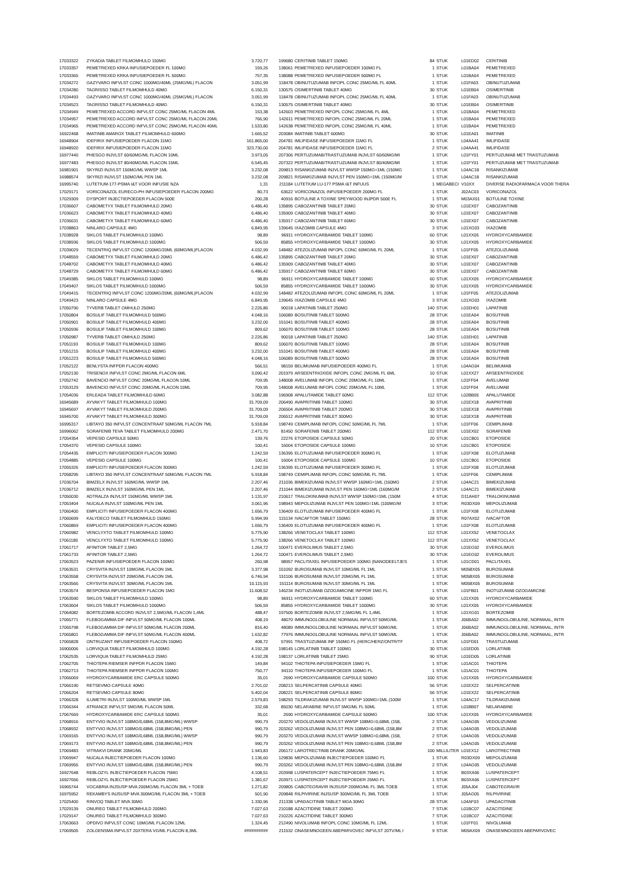| 17033322 | ZYKADIA TABLET FILMOMHULD 150MG | 3.720,77 | 199680 | CERITINIB TABLET 150MG | 84 | STUK | L01ED02 | CERITINIB |
| 17033357 | PEMETREXED KRKA INFUSIEPOEDER FL 100MG | 159,26 | 138061 | PEMETREXED INFUSIEPOEDER 100MG FL | 1 | STUK | L01BA04 | PEMETREXED |
| 17033365 | PEMETREXED KRKA INFUSIEPOEDER FL 500MG | 757,35 | 138088 | PEMETREXED INFUSIEPOEDER 500MG FL | 1 | STUK | L01BA04 | PEMETREXED |
| 17034272 | GAZYVARO INFVLST CONC 1000MG/40ML (25MG/ML) FLACON | 3.051,99 | 118478 | OBINUTUZUMAB INFOPL CONC 25MG/ML FL 40ML | 1 | STUK | L01FA03 | OBINUTUZUMAB |
| 17034280 | TAGRISSO TABLET FILMOMHULD 40MG | 6.150,31 | 130575 | OSIMERTINIB TABLET 40MG | 30 | STUK | L01EB04 | OSIMERTINIB |
| 17034493 | GAZYVARO INFVLST CONC 1000MG/40ML (25MG/ML) FLACON | 3.051,99 | 118478 | OBINUTUZUMAB INFOPL CONC 25MG/ML FL 40ML | 1 | STUK | L01FA03 | OBINUTUZUMAB |
| 17034523 | TAGRISSO TABLET FILMOMHULD 40MG | 6.150,31 | 130575 | OSIMERTINIB TABLET 40MG | 30 | STUK | L01EB04 | OSIMERTINIB |
| 17034949 | PEMETREXED ACCORD INFVLST CONC 25MG/ML FLACON 4ML | 153,38 | 142603 | PEMETREXED INFOPL CONC 25MG/ML FL 4ML | 1 | STUK | L01BA04 | PEMETREXED |
| 17034957 | PEMETREXED ACCORD INFVLST CONC 25MG/ML FLACON 20ML | 766,90 | 142611 | PEMETREXED INFOPL CONC 25MG/ML FL 20ML | 1 | STUK | L01BA04 | PEMETREXED |
| 17034965 | PEMETREXED ACCORD INFVLST CONC 25MG/ML FLACON 40ML | 1.533,80 | 142638 | PEMETREXED INFOPL CONC 25MG/ML FL 40ML | 1 | STUK | L01BA04 | PEMETREXED |
| 16922468 | IMATINIB AMAROX TABLET FILMOMHULD 600MG | 1.665,52 | 203084 | IMATINIB TABLET 600MG | 30 | STUK | L01EA01 | IMATINIB |
| 16948904 | IDEFIRIX INFUSIEPOEDER FLACON 11MG | 161.865,00 | 204781 | IMLIFIDASE INFUSIEPOEDER 11MG FL | 1 | STUK | L04AA41 | IMLIFIDASE |
| 16948920 | IDEFIRIX INFUSIEPOEDER FLACON 11MG | 323.730,00 | 204781 | IMLIFIDASE INFUSIEPOEDER 11MG FL | 2 | STUK | L04AA41 | IMLIFIDASE |
| 16977440 | PHESGO INJVLST 60/60MG/ML FLACON 10ML | 3.973,05 | 207306 | PERTUZUMAB/TRASTUZUMAB INJVLST 60/60MG/MI | 1 | STUK | L01FY01 | PERTUZUMAB MET TRASTUZUMAB |
| 16977483 | PHESGO INJVLST 80/40MG/ML FLACON 15ML | 6.545,45 | 207322 | PERTUZUMAB/TRASTUZUMAB INJVLST 80/40MG/MI | 1 | STUK | L01FY01 | PERTUZUMAB MET TRASTUZUMAB |
| 16981901 | SKYRIZI INJVLST 150MG/ML WWSP 1ML | 3.232,08 | 209813 | RISANKIZUMAB INJVLST WWSP 150MG=1ML (150MG | 1 | STUK | L04AC18 | RISANKIZUMAB |
| 16988574 | SKYRIZI INJVLST 150MG/ML PEN 1ML | 3.232,08 | 209821 | RISANKIZUMAB INJVLST PEN 150MG=1ML (150MG/M | 1 | STUK | L04AC18 | RISANKIZUMAB |
| 16995740 | LUTETIUM-177-PSMA I&T VOOR INFUSIE NZA | 1,31 | 211184 | LUTETIUM LU-177 PSMA I&T INFUUS | 1 | MEGABECI | V10XX | DIVERSE RADIOFARMACA VOOR THERA |
| 17029171 | VORICONAZOL EURECO-PH INFUSIEPOEDER FLACON 200MG | 80,73 | 63622 | VORICONAZOL INFUSIEPOEDER 200MG FL | 1 | STUK | J02AC03 | VORICONAZOL |
| 17029309 | DYSPORT INJECTIEPOEDER FLACON 500E | 200,28 | 40916 | BOTULINE A TOXINE SPEYWOOD INJPDR 500E FL | 1 | STUK | M03AX01 | BOTULINE TOXINE |
| 17036607 | CABOMETYX TABLET FILMOMHULD 20MG | 6.486,40 | 135895 | CABOZANTINIB TABLET 20MG | 30 | STUK | L01EX07 | CABOZANTINIB |
| 17036623 | CABOMETYX TABLET FILMOMHULD 40MG | 6.486,40 | 135909 | CABOZANTINIB TABLET 40MG | 30 | STUK | L01EX07 | CABOZANTINIB |
| 17036631 | CABOMETYX TABLET FILMOMHULD 60MG | 6.486,40 | 135917 | CABOZANTINIB TABLET 60MG | 30 | STUK | L01EX07 | CABOZANTINIB |
| 17038863 | NINLARO CAPSULE 4MG | 6.849,95 | 139645 | IXAZOMIB CAPSULE 4MG | 3 | STUK | L01XG03 | IXAZOMIB |
| 17038928 | SIKLOS TABLET FILMOMHULD 100MG | 98,89 | 96911 | HYDROXYCARBAMIDE TABLET 100MG | 60 | STUK | L01XX05 | HYDROXYCARBAMIDE |
| 17038936 | SIKLOS TABLET FILMOMHULD 1000MG | 506,59 | 85855 | HYDROXYCARBAMIDE TABLET 1000MG | 30 | STUK | L01XX05 | HYDROXYCARBAMIDE |
| 17039029 | TECENTRIQ INFVLST CONC 1200MG/20ML (60MG/ML)FLACON | 4.032,99 | 148482 | ATEZOLIZUMAB INFOPL CONC 60MG/ML FL 20ML | 1 | STUK | L01FF05 | ATEZOLIZUMAB |
| 17048559 | CABOMETYX TABLET FILMOMHULD 20MG | 6.486,42 | 135895 | CABOZANTINIB TABLET 20MG | 30 | STUK | L01EX07 | CABOZANTINIB |
| 17048702 | CABOMETYX TABLET FILMOMHULD 40MG | 6.486,42 | 135909 | CABOZANTINIB TABLET 40MG | 30 | STUK | L01EX07 | CABOZANTINIB |
| 17048729 | CABOMETYX TABLET FILMOMHULD 60MG | 6.486,42 | 135917 | CABOZANTINIB TABLET 60MG | 30 | STUK | L01EX07 | CABOZANTINIB |
| 17049385 | SIKLOS TABLET FILMOMHULD 100MG | 98,89 | 96911 | HYDROXYCARBAMIDE TABLET 100MG | 60 | STUK | L01XX05 | HYDROXYCARBAMIDE |
| 17049407 | SIKLOS TABLET FILMOMHULD 1000MG | 506,59 | 85855 | HYDROXYCARBAMIDE TABLET 1000MG | 30 | STUK | L01XX05 | HYDROXYCARBAMIDE |
| 17049415 | TECENTRIQ INFVLST CONC 1200MG/20ML (60MG/ML)FLACON | 4.032,99 | 148482 | ATEZOLIZUMAB INFOPL CONC 60MG/ML FL 20ML | 1 | STUK | L01FF05 | ATEZOLIZUMAB |
| 17049423 | NINLARO CAPSULE 4MG | 6.849,95 | 139645 | IXAZOMIB CAPSULE 4MG | 3 | STUK | L01XG03 | IXAZOMIB |
| 17050790 | TYVERB TABLET OMHULD 250MG | 2.226,86 | 90018 | LAPATINIB TABLET 250MG | 140 | STUK | L01EH01 | LAPATINIB |
| 17050804 | BOSULIF TABLET FILMOMHULD 500MG | 4.048,16 | 106089 | BOSUTINIB TABLET 500MG | 28 | STUK | L01EA04 | BOSUTINIB |
| 17050901 | BOSULIF TABLET FILMOMHULD 400MG | 3.232,00 | 151041 | BOSUTINIB TABLET 400MG | 28 | STUK | L01EA04 | BOSUTINIB |
| 17050936 | BOSULIF TABLET FILMOMHULD 100MG | 809,62 | 106070 | BOSUTINIB TABLET 100MG | 28 | STUK | L01EA04 | BOSUTINIB |
| 17050987 | TYVERB TABLET OMHULD 250MG | 2.226,86 | 90018 | LAPATINIB TABLET 250MG | 140 | STUK | L01EH01 | LAPATINIB |
| 17051193 | BOSULIF TABLET FILMOMHULD 100MG | 809,62 | 106070 | BOSUTINIB TABLET 100MG | 28 | STUK | L01EA04 | BOSUTINIB |
| 17051215 | BOSULIF TABLET FILMOMHULD 400MG | 3.232,00 | 151041 | BOSUTINIB TABLET 400MG | 28 | STUK | L01EA04 | BOSUTINIB |
| 17051223 | BOSULIF TABLET FILMOMHULD 500MG | 4.048,16 | 106089 | BOSUTINIB TABLET 500MG | 28 | STUK | L01EA04 | BOSUTINIB |
| 17052122 | BENLYSTA INFPDR FLACON 400MG | 566,51 | 98159 | BELIMUMAB INFUSIEPOEDER 400MG FL | 1 | STUK | L04AG04 | BELIMUMAB |
| 17052130 | TRISENOX INFVLST CONC 2MG/ML FLACON 6ML | 3.090,42 | 201979 | ARSEENTRIOXIDE INFOPL CONC 2MG/ML FL 6ML | 10 | STUK | L01XX27 | ARSEENTRIOXIDE |
| 17052742 | BAVENCIO INFVLST CONC 20MG/ML FLACON 10ML | 709,95 | 148008 | AVELUMAB INFOPL CONC 20MG/ML FL 10ML | 1 | STUK | L01FF04 | AVELUMAB |
| 17053129 | BAVENCIO INFVLST CONC 20MG/ML FLACON 10ML | 709,95 | 148008 | AVELUMAB INFOPL CONC 20MG/ML FL 10ML | 1 | STUK | L01FF04 | AVELUMAB |
| 17054036 | ERLEADA TABLET FILMOMHULD 60MG | 3.082,88 | 196908 | APALUTAMIDE TABLET 60MG | 112 | STUK | L02BB05 | APALUTAMIDE |
| 16945689 | AYVAKYT TABLET FILMOMHULD 100MG | 31.709,09 | 206490 | AVAPRITINIB TABLET 100MG | 30 | STUK | L01EX18 | AVAPRITINIB |
| 16945697 | AYVAKYT TABLET FILMOMHULD 200MG | 31.709,09 | 206504 | AVAPRITINIB TABLET 200MG | 30 | STUK | L01EX18 | AVAPRITINIB |
| 16945700 | AYVAKYT TABLET FILMOMHULD 300MG | 31.709,09 | 206512 | AVAPRITINIB TABLET 300MG | 30 | STUK | L01EX18 | AVAPRITINIB |
| 16995317 | LIBTAYO 350 INFVLST CONCENTRAAT 50MG/ML FLACON 7ML | 5.918,84 | 198749 | CEMIPLIMAB INFOPL CONC 50MG/ML FL 7ML | 1 | STUK | L01FF06 | CEMIPLIMAB |
| 16996062 | SORAFENIB TEVA TABLET FILMOMHULD 200MG | 2.471,70 | 81450 | SORAFENIB TABLET 200MG | 112 | STUK | L01EX02 | SORAFENIB |
| 17054354 | VEPESID CAPSULE 50MG | 139,76 | 22276 | ETOPOSIDE CAPSULE 50MG | 20 | STUK | L01CB01 | ETOPOSIDE |
| 17054370 | VEPESID CAPSULE 100MG | 100,41 | 16004 | ETOPOSIDE CAPSULE 100MG | 10 | STUK | L01CB01 | ETOPOSIDE |
| 17054435 | EMPLICITI INFUSIEPOEDER FLACON 300MG | 1.242,59 | 136395 | ELOTUZUMAB INFUSIEPOEDER 300MG FL | 1 | STUK | L01FX08 | ELOTUZUMAB |
| 17054885 | VEPESID CAPSULE 100MG | 100,41 | 16004 | ETOPOSIDE CAPSULE 100MG | 10 | STUK | L01CB01 | ETOPOSIDE |
| 17055326 | EMPLICITI INFUSIEPOEDER FLACON 300MG | 1.242,59 | 136395 | ELOTUZUMAB INFUSIEPOEDER 300MG FL | 1 | STUK | L01FX08 | ELOTUZUMAB |
| 17058295 | LIBTAYO 350 INFVLST CONCENTRAAT 50MG/ML FLACON 7ML | 5.918,84 | 198749 | CEMIPLIMAB INFOPL CONC 50MG/ML FL 7ML | 1 | STUK | L01FF06 | CEMIPLIMAB |
| 17036704 | BIMZELX INJVLST 160MG/ML WWSP 1ML | 2.207,46 | 211036 | BIMEKIZUMAB INJVLST WWSP 160MG=1ML (160MG | 2 | STUK | L04AC21 | BIMEKIZUMAB |
| 17036712 | BIMZELX INJVLST 160MG/ML PEN 1ML | 2.207,46 | 211044 | BIMEKIZUMAB INJVLST PEN 160MG=1ML (160MG/M | 2 | STUK | L04AC21 | BIMEKIZUMAB |
| 17050030 | ADTRALZA INJVLST 150MG/ML WWSP 1ML | 1.131,97 | 210617 | TRALOKINUMAB INJVLST WWSP 150MG=1ML (150M | 4 | STUK | D11AH07 | TRALOKINUMAB |
| 17053404 | NUCALA INJVLST 100MG/ML PEN 1ML | 3.061,96 | 198943 | MEPOLIZUMAB INJVLST PEN 100MG=1ML (100MG/M | 3 | STUK | R03DX09 | MEPOLIZUMAB |
| 17060400 | EMPLICITI INFUSIEPOEDER FLACON 400MG | 1.656,79 | 136409 | ELOTUZUMAB INFUSIEPOEDER 400MG FL | 1 | STUK | L01FX08 | ELOTUZUMAB |
| 17060699 | KALYDECO TABLET FILMOMHULD 150MG | 5.994,99 | 115134 | IVACAFTOR TABLET 150MG | 28 | STUK | R07AX02 | IVACAFTOR |
| 17060869 | EMPLICITI INFUSIEPOEDER FLACON 400MG | 1.656,79 | 136409 | ELOTUZUMAB INFUSIEPOEDER 400MG FL | 1 | STUK | L01FX08 | ELOTUZUMAB |
| 17060982 | VENCLYXTO TABLET FILMOMHULD 100MG | 5.775,90 | 138266 | VENETOCLAX TABLET 100MG | 112 | STUK | L01XX52 | VENETOCLAX |
| 17061180 | VENCLYXTO TABLET FILMOMHULD 100MG | 5.775,90 | 138266 | VENETOCLAX TABLET 100MG | 112 | STUK | L01XX52 | VENETOCLAX |
| 17061717 | AFINITOR TABLET 2,5MG | 1.264,72 | 100471 | EVEROLIMUS TABLET 2,5MG | 30 | STUK | L01EG02 | EVEROLIMUS |
| 17061733 | AFINITOR TABLET 2,5MG | 1.264,72 | 100471 | EVEROLIMUS TABLET 2,5MG | 30 | STUK | L01EG02 | EVEROLIMUS |
| 17063523 | PAZENIR INFUSIEPOEDER FLACON 100MG | 260,98 | 98957 | PACLITAXEL INFUSIEPOEDER 100MG (NANODEELTJES | 1 | STUK | L01CD01 | PACLITAXEL |
| 17063531 | CRYSVITA INJVLST 10MG/ML FLACON 1ML | 3.377,98 | 151092 | BUROSUMAB INJVLST 10MG/ML FL 1ML | 1 | STUK | M05BX05 | BUROSUMAB |
| 17063558 | CRYSVITA INJVLST 20MG/ML FLACON 1ML | 6.746,94 | 151106 | BUROSUMAB INJVLST 20MG/ML FL 1ML | 1 | STUK | M05BX05 | BUROSUMAB |
| 17063566 | CRYSVITA INJVLST 30MG/ML FLACON 1ML | 10.115,93 | 151114 | BUROSUMAB INJVLST 30MG/ML FL 1ML | 1 | STUK | M05BX05 | BUROSUMAB |
| 17063574 | BESPONSA INFUSIEPOEDER FLACON 1MG | 11.608,52 | 146234 | INOTUZUMAB OZOGAMICINE INFPDR 1MG FL | 1 | STUK | L01FB01 | INOTUZUMAB OZOGAMICINE |
| 17063590 | SIKLOS TABLET FILMOMHULD 100MG | 98,89 | 96911 | HYDROXYCARBAMIDE TABLET 100MG | 60 | STUK | L01XX05 | HYDROXYCARBAMIDE |
| 17063604 | SIKLOS TABLET FILMOMHULD 1000MG | 506,59 | 85855 | HYDROXYCARBAMIDE TABLET 1000MG | 30 | STUK | L01XX05 | HYDROXYCARBAMIDE |
| 17064082 | BORTEZOMIB ACCORD INJVLST 2,5MG/ML FLACON 1,4ML | 488,47 | 197505 | BORTEZOMIB INJVLST 2,5MG/ML FL 1,4ML | 1 | STUK | L01XG01 | BORTEZOMIB |
| 17065771 | FLEBOGAMMA DIF INFVLST 50MG/ML FLACON 100ML | 408,19 | 48070 | IMMUNOGLOBULINE NORMAAL INFVLST 50MG/ML | 1 | STUK | J06BA02 | IMMUNOGLOBULINE, NORMAAL, INTR |
| 17065798 | FLEBOGAMMA DIF INFVLST 50MG/ML FLACON 200ML | 816,40 | 48089 | IMMUNOGLOBULINE NORMAAL INFVLST 50MG/ML | 1 | STUK | J06BA02 | IMMUNOGLOBULINE, NORMAAL, INTR |
| 17065801 | FLEBOGAMMA DIF INFVLST 50MG/ML FLACON 400ML | 1.632,82 | 77976 | IMMUNOGLOBULINE NORMAAL INFVLST 50MG/ML | 1 | STUK | J06BA02 | IMMUNOGLOBULINE, NORMAAL, INTR |
| 17065828 | ONTRUZANT INFUSIEPOEDER FLACON 150MG | 408,72 | 57991 | TRASTUZUMAB INF 150MG FL (HERC/HERZ/ONTR/TF | 1 | STUK | L01FD01 | TRASTUZUMAB |
| 16900006 | LORVIQUA TABLET FILMOMHULD 100MG | 4.192,28 | 198145 | LORLATINIB TABLET 100MG | 30 | STUK | L01ED05 | LORLATINIB |
| 17062535 | LORVIQUA TABLET FILMOMHULD 25MG | 4.192,28 | 198137 | LORLATINIB TABLET 25MG | 90 | STUK | L01ED05 | LORLATINIB |
| 17062705 | THIOTEPA RIEMSER INFPDR FLACON 15MG | 149,84 | 94102 | THIOTEPA INFUSIEPOEDER 15MG FL | 1 | STUK | L01AC01 | THIOTEPA |
| 17062713 | THIOTEPA RIEMSER INFPDR FLACON 100MG | 750,77 | 94110 | THIOTEPA INFUSIEPOEDER 100MG FL | 1 | STUK | L01AC01 | THIOTEPA |
| 17066069 | HYDROXYCARBAMIDE ERC CAPSULE 500MG | 35,01 | 2690 | HYDROXYCARBAMIDE CAPSULE 500MG | 100 | STUK | L01XX05 | HYDROXYCARBAMIDE |
| 17066190 | RETSEVMO CAPSULE 40MG | 2.701,02 | 208213 | SELPERCATINIB CAPSULE 40MG | 56 | STUK | L01EX22 | SELPERCATINIB |
| 17066204 | RETSEVMO CAPSULE 80MG | 5.402,04 | 208221 | SELPERCATINIB CAPSULE 80MG | 56 | STUK | L01EX22 | SELPERCATINIB |
| 17066328 | ILUMETRI INJVLST 100MG/ML WWSP 1ML | 2.579,83 | 198293 | TILDRAKIZUMAB INJVLST WWSP 100MG=1ML (100M | 1 | STUK | L04AC17 | TILDRAKIZUMAB |
| 17066344 | ATRIANCE INFVLST 5MG/ML FLACON 50ML | 332,68 | 85030 | NELARABINE INFVLST 5MG/ML FL 50ML | 1 | STUK | L01BB07 | NELARABINE |
| 17067669 | HYDROXYCARBAMIDE ERC CAPSULE 500MG | 35,01 | 2690 | HYDROXYCARBAMIDE CAPSULE 500MG | 100 | STUK | L01XX05 | HYDROXYCARBAMIDE |
| 17068916 | ENTYVIO INJVLST 108MG/0,68ML (158,8MG/ML) WWSP | 990,79 | 203270 | VEDOLIZUMAB INJVLST WWSP 108MG=0,68ML (158, | 2 | STUK | L04AG05 | VEDOLIZUMAB |
| 17068932 | ENTYVIO INJVLST 108MG/0,68ML (158,8MG/ML) PEN | 990,79 | 203262 | VEDOLIZUMAB INJVLST PEN 108MG=0,68ML (158,8M | 2 | STUK | L04AG05 | VEDOLIZUMAB |
| 17069165 | ENTYVIO INJVLST 108MG/0,68ML (158,8MG/ML) WWSP | 990,79 | 203270 | VEDOLIZUMAB INJVLST WWSP 108MG=0,68ML (158, | 2 | STUK | L04AG05 | VEDOLIZUMAB |
| 17069173 | ENTYVIO INJVLST 108MG/0,68ML (158,8MG/ML) PEN | 990,79 | 203262 | VEDOLIZUMAB INJVLST PEN 108MG=0,68ML (158,8M | 2 | STUK | L04AG05 | VEDOLIZUMAB |
| 17069483 | VITRAKVI DRANK 20MG/ML | 1.943,83 | 206172 | LAROTRECTINIB DRANK 20MG/ML | 100 | MILLILITER | L01EX12 | LAROTRECTINIB |
| 17069947 | NUCALA INJECTIEPOEDER FLACON 100MG | 1.136,60 | 129836 | MEPOLIZUMAB INJECTIEPOEDER 100MG FL | 1 | STUK | R03DX09 | MEPOLIZUMAB |
| 17069955 | ENTYVIO INJVLST 108MG/0,68ML (158,8MG/ML) PEN | 990,79 | 203262 | VEDOLIZUMAB INJVLST PEN 108MG=0,68ML (158,8M | 2 | STUK | L04AG05 | VEDOLIZUMAB |
| 16927648 | REBLOZYL INJECTIEPOEDER FLACON 75MG | 4.108,51 | 203998 | LUSPATERCEPT INJECTIEPOEDER 75MG FL | 1 | STUK | B03XA06 | LUSPATERCEPT |
| 16927656 | REBLOZYL INJECTIEPOEDER FLACON 25MG | 1.381,67 | 203971 | LUSPATERCEPT INJECTIEPOEDER 25MG FL | 1 | STUK | B03XA06 | LUSPATERCEPT |
| 16965744 | VOCABRIA INJSUSP MVA 200MG/ML FLACON 3ML + TOEB | 1.271,82 | 209805 | CABOTEGRAVIR INJSUSP 200MG/ML FL 3ML TOEB | 1 | STUK | J05AJ04 | CABOTEGRAVIR |
| 16975952 | REKAMBYS INJSUSP MVA 300MG/ML FLACON 3ML + TOEB | 501,90 | 209848 | RILPIVIRINE INJSUSP 300MG/ML FL 3ML TOEB | 1 | STUK | J05AG05 | RILPIVIRINE |
| 17025400 | RINVOQ TABLET MVA 30MG | 1.330,96 | 211338 | UPADACITINIB TABLET MGA 30MG | 28 | STUK | L04AF03 | UPADACITINIB |
| 17029139 | ONUREG TABLET FILMOMHULD 200MG | 7.027,63 | 210188 | AZACITIDINE TABLET 200MG | 7 | STUK | L01BC07 | AZACITIDINE |
| 17029147 | ONUREG TABLET FILMOMHULD 300MG | 7.027,63 | 210226 | AZACITIDINE TABLET 300MG | 7 | STUK | L01BC07 | AZACITIDINE |
| 17063663 | OPDIVO INFVLST CONC 10MG/ML FLACON 12ML | 1.324,45 | 212490 | NIVOLUMAB INFOPL CONC 10MG/ML FL 12ML | 1 | STUK | L01FF01 | NIVOLUMAB |
| 17069505 | ZOLGENSMA INFVLST 20XTERA VG/ML FLACON 8,3ML | ########## | 211532 | ONASEMNOGEEN ABEPARVOVEC INFVLST 20TV/ML I | 9 | STUK | M09AX09 | ONASEMNOGEEN ABEPARVOVEC |